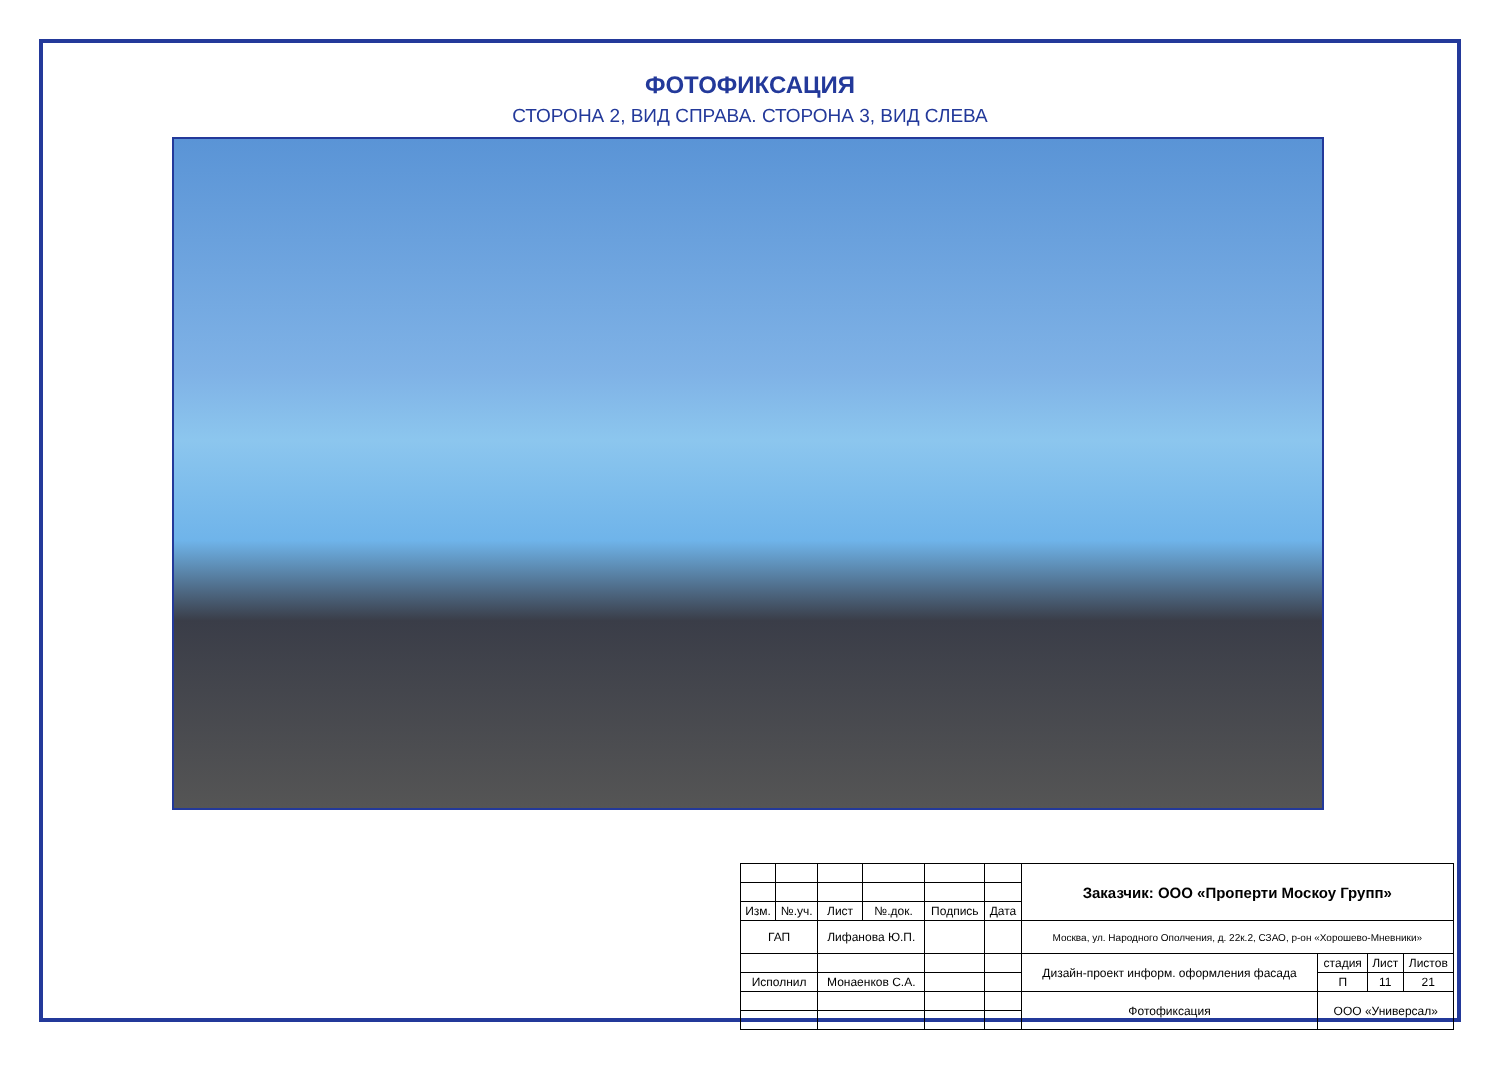ФОТОФИКСАЦИЯ
СТОРОНА 2, ВИД СПРАВА. СТОРОНА 3, ВИД СЛЕВА
| | | | | | | Заказчик: ООО «Проперти Москоу Групп» | | | |
| Изм. | №.уч. | Лист | №.док. | Подпись | Дата | | | | |
| ГАП | | Лифанова Ю.П. | | | | Москва, ул. Народного Ополчения, д. 22к.2, СЗАО, р-он «Хорошево-Мневники» | | | |
| | | | | | | Дизайн-проект информ. оформления фасада | стадия | Лист | Листов |
| Исполнил | | Монаенков С.А. | | | | | П | 11 | 21 |
| | | | | | | Фотофиксация | ООО «Универсал» | | |